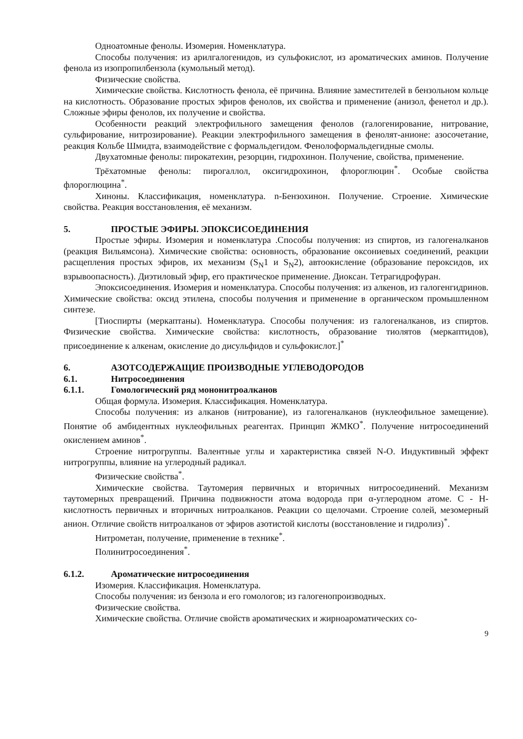Одноатомные фенолы. Изомерия. Номенклатура.
Способы получения: из арилгалогенидов, из сульфокислот, из ароматических аминов. Получение фенола из изопропилбензола (кумольный метод).
Физические свойства.
Химические свойства. Кислотность фенола, её причина. Влияние заместителей в бензольном кольце на кислотность. Образование простых эфиров фенолов, их свойства и применение (анизол, фенетол и др.). Сложные эфиры фенолов, их получение и свойства.
Особенности реакций электрофильного замещения фенолов (галогенирование, нитрование, сульфирование, нитрозирование). Реакции электрофильного замещения в фенолят-анионе: азосочетание, реакция Кольбе Шмидта, взаимодействие с формальдегидом. Фенолоформальдегидные смолы.
Двухатомные фенолы: пирокатехин, резорцин, гидрохинон. Получение, свойства, применение.
Трёхатомные фенолы: пирогаллол, оксигидрохинон, флороглюцин<sup>*</sup>. Особые свойства флороглюцина<sup>*</sup>.
Хиноны. Классификация, номенклатура. n-Бензохинон. Получение. Строение. Химические свойства. Реакция восстановления, её механизм.
5. ПРОСТЫЕ ЭФИРЫ. ЭПОКСИСОЕДИНЕНИЯ
Простые эфиры. Изомерия и номенклатура .Способы получения: из спиртов, из галогеналканов (реакция Вильямсона). Химические свойства: основность, образование оксониевых соединений, реакции расщепления простых эфиров, их механизм (S<sub>N</sub>1 и S<sub>N</sub>2), автоокисление (образование пероксидов, их взрывоопасность). Диэтиловый эфир, его практическое применение. Диоксан. Тетрагидрофуран.
Эпоксисоединения. Изомерия и номенклатура. Способы получения: из алкенов, из галогенгидринов. Химические свойства: оксид этилена, способы получения и применение в органическом промышленном синтезе.
[Тиоспирты (меркаптаны). Номенклатура. Способы получения: из галогеналканов, из спиртов. Физические свойства. Химические свойства: кислотность, образование тиолятов (меркаптидов), присоединение к алкенам, окисление до дисульфидов и сульфокислот.]<sup>*</sup>
6. АЗОТСОДЕРЖАЩИЕ ПРОИЗВОДНЫЕ УГЛЕВОДОРОДОВ
6.1. Нитросоединения
6.1.1. Гомологический ряд мононитроалканов
Общая формула. Изомерия. Классификация. Номенклатура.
Способы получения: из алканов (нитрование), из галогеналканов (нуклеофильное замещение). Понятие об амбидентных нуклеофильных реагентах. Принцип ЖМКО<sup>*</sup>. Получение нитросоединений окислением аминов<sup>*</sup>.
Строение нитрогруппы. Валентные углы и характеристика связей N-O. Индуктивный эффект нитрогруппы, влияние на углеродный радикал.
Физические свойства<sup>*</sup>.
Химические свойства. Таутомерия первичных и вторичных нитросоединений. Механизм таутомерных превращений. Причина подвижности атома водорода при α-углеродном атоме. С - Н-кислотность первичных и вторичных нитроалканов. Реакции со щелочами. Строение солей, мезомерный анион. Отличие свойств нитроалканов от эфиров азотистой кислоты (восстановление и гидролиз)<sup>*</sup>.
Нитрометан, получение, применение в технике<sup>*</sup>.
Полинитросоединения<sup>*</sup>.
6.1.2. Ароматические нитросоединения
Изомерия. Классификация. Номенклатура.
Способы получения: из бензола и его гомологов; из галогенопроизводных.
Физические свойства.
Химические свойства. Отличие свойств ароматических и жирноароматических со-
9